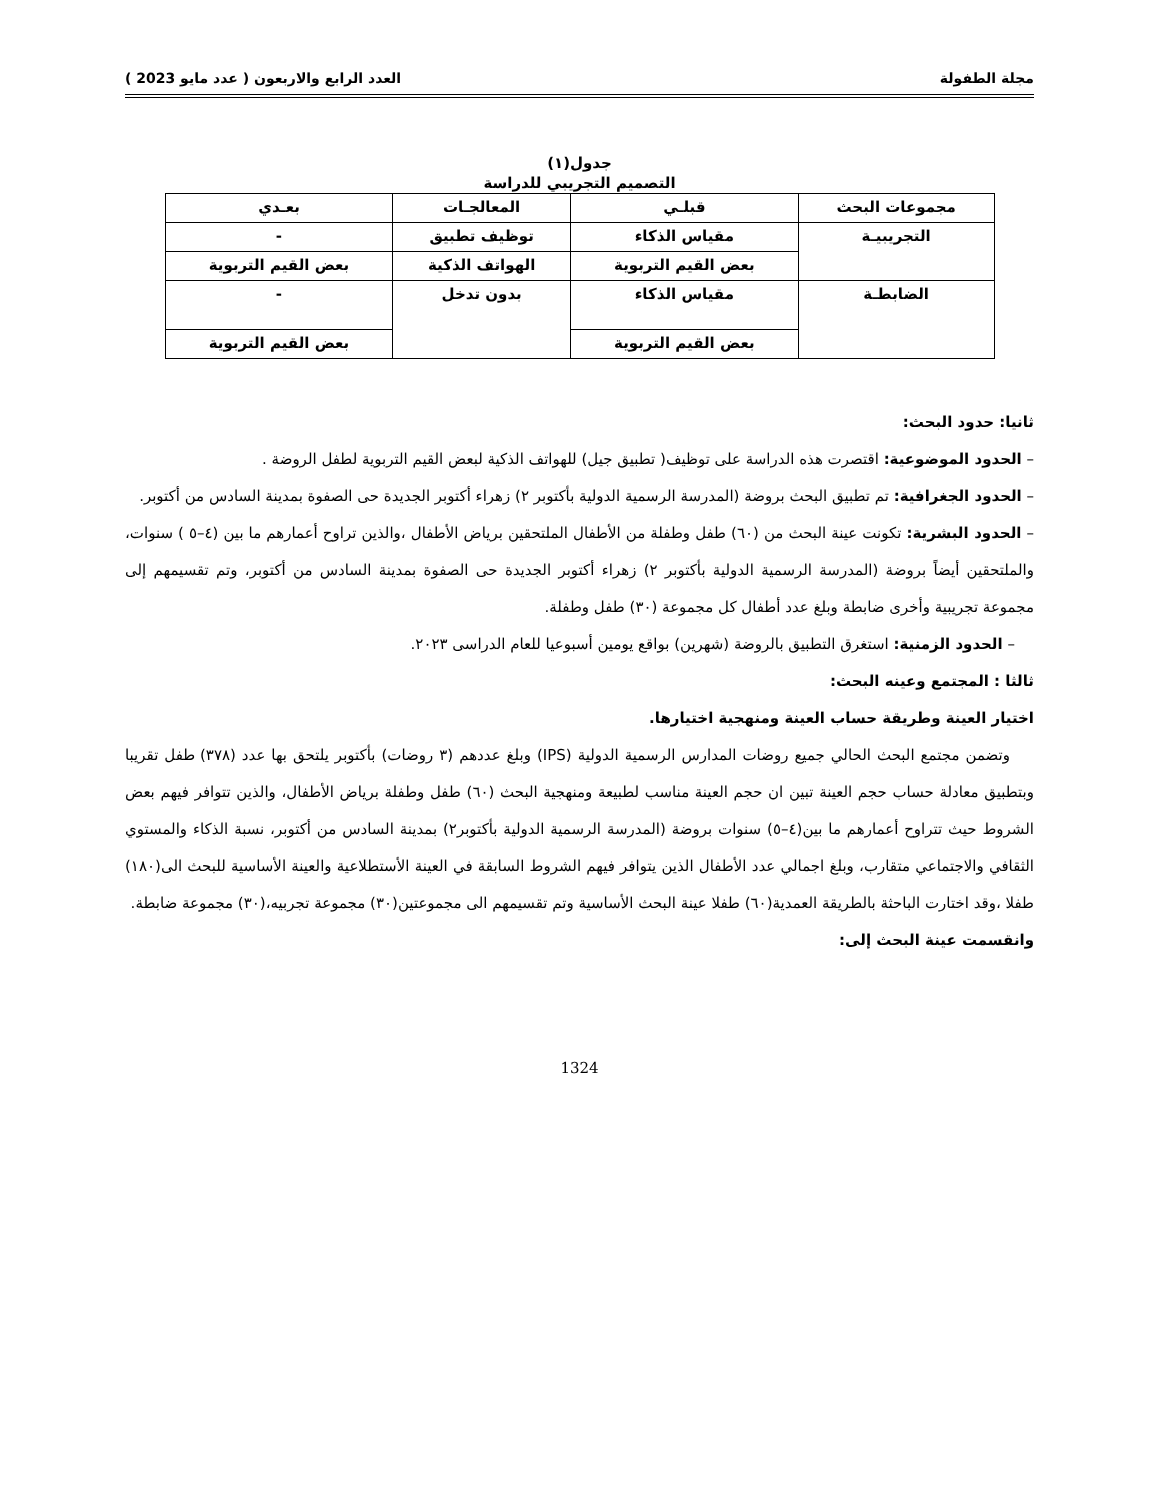مجلة الطفولة العدد الرابع والاربعون ( عدد مايو 2023 )
جدول(١)
التصميم التجريبي للدراسة
| مجموعات البحث | قبلـي | المعالجـات | بعـدي |
| --- | --- | --- | --- |
| التجريبيـة | مقياس الذكاء | توظيف تطبيق | - |
| | بعض القيم التربوية | الهواتف الذكية | بعض القيم التربوية |
| الضابطـة | مقياس الذكاء | بدون تدخل | - |
| | بعض القيم التربوية | | بعض القيم التربوية |
ثانيا: حدود البحث:
– الحدود الموضوعية: اقتصرت هذه الدراسة على توظيف( تطبيق جيل) للهواتف الذكية لبعض القيم التربوية لطفل الروضة .
– الحدود الجغرافية: تم تطبيق البحث بروضة (المدرسة الرسمية الدولية بأكتوبر ٢) زهراء أكتوبر الجديدة حى الصفوة بمدينة السادس من أكتوبر.
– الحدود البشرية: تكونت عينة البحث من (٦٠) طفل وطفلة من الأطفال الملتحقين برياض الأطفال ،والذين تراوح أعمارهم ما بين (٤–٥ ) سنوات، والملتحقين أيضاً بروضة (المدرسة الرسمية الدولية بأكتوبر ٢) زهراء أكتوبر الجديدة حى الصفوة بمدينة السادس من أكتوبر، وتم تقسيمهم إلى مجموعة تجريبية وأخرى ضابطة وبلغ عدد أطفال كل مجموعة (٣٠) طفل وطفلة.
– الحدود الزمنية: استغرق التطبيق بالروضة (شهرين) بواقع يومين أسبوعيا للعام الدراسى ٢٠٢٣.
ثالثا : المجتمع وعينه البحث:
اختيار العينة وطريقة حساب العينة ومنهجية اختيارها.
وتضمن مجتمع البحث الحالي جميع روضات المدارس الرسمية الدولية (IPS) وبلغ عددهم (٣ روضات) بأكتوبر يلتحق بها عدد (٣٧٨) طفل تقريبا وبتطبيق معادلة حساب حجم العينة تبين ان حجم العينة مناسب لطبيعة ومنهجية البحث (٦٠) طفل وطفلة برياض الأطفال، والذين تتوافر فيهم بعض الشروط حيث تتراوح أعمارهم ما بين(٤–٥) سنوات بروضة (المدرسة الرسمية الدولية بأكتوبر٢) بمدينة السادس من أكتوبر، نسبة الذكاء والمستوي الثقافي والاجتماعي متقارب، وبلغ اجمالي عدد الأطفال الذين يتوافر فيهم الشروط السابقة في العينة الأستطلاعية والعينة الأساسية للبحث الى(١٨٠) طفلا ،وقد اختارت الباحثة بالطريقة العمدية(٦٠) طفلا عينة البحث الأساسية وتم تقسيمهم الى مجموعتين(٣٠) مجموعة تجربيه،(٣٠) مجموعة ضابطة.
وانقسمت عينة البحث إلى:
1324